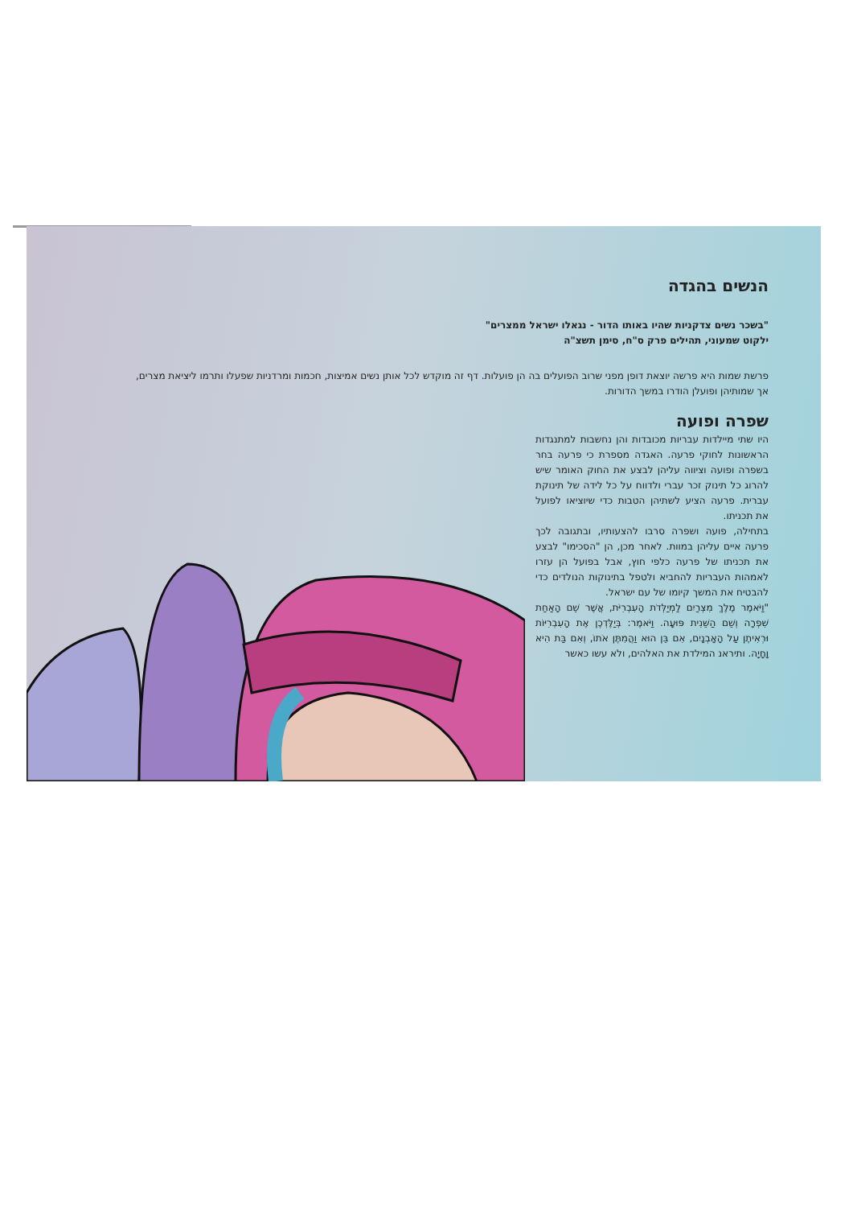הנשים בהגדה
"בשכר נשים צדקניות שהיו באותו הדור - נגאלו ישראל ממצרים"
ילקוט שמעוני, תהילים פרק ס"ח, סימן תשצ"ה
פרשת שמות היא פרשה יוצאת דופן מפני שרוב הפועלים בה הן פועלות. דף זה מוקדש לכל אותן נשים אמיצות, חכמות ומרדניות שפעלו ותרמו ליציאת מצרים, אך שמותיהן ופועלן הודרו במשך הדורות.
שפרה ופועה
היו שתי מיילדות עבריות מכובדות והן נחשבות למתנגדות הראשונות לחוקי פרעה. האגדה מספרת כי פרעה בחר בשפרה ופועה וציווה עליהן לבצע את החוק האומר שיש להרוג כל תינוק זכר עברי ולדווח על כל לידה של תינוקת עברית. פרעה הציע לשתיהן הטבות כדי שיוציאו לפועל את תכניתו.
בתחילה, פועה ושפרה סרבו להצעותיו, ובתגובה לכך פרעה איים עליהן במוות. לאחר מכן, הן "הסכימו" לבצע את תכניתו של פרעה כלפי חוץ, אבל בפועל הן עזרו לאמהות העבריות להחביא ולטפל בתינוקות הנולדים כדי להבטיח את המשך קיומו של עם ישראל.
"וַיֹּאמֶר מֶלֶךְ מִצְרַיִם לַמְיַלְּדֹת הָעִבְרִיֹּת, אֲשֶׁר שֵׁם הָאַחַת שִׁפְרָה וְשֵׁם הַשֵּׁנִית פּוּעָה. וַיֹּאמֶר: בְּיַלֶּדְכֶן אֶת הָעִבְרִיּוֹת וּרְאִיתֶן עַל הָאָבְנָיִם, אִם בֵּן הוּא וַהֲמִתֶּן אֹתוֹ, וְאִם בַּת הִיא וָחָיָה. ותיראנ המילדת את האלהים, ולא עשו כאשר